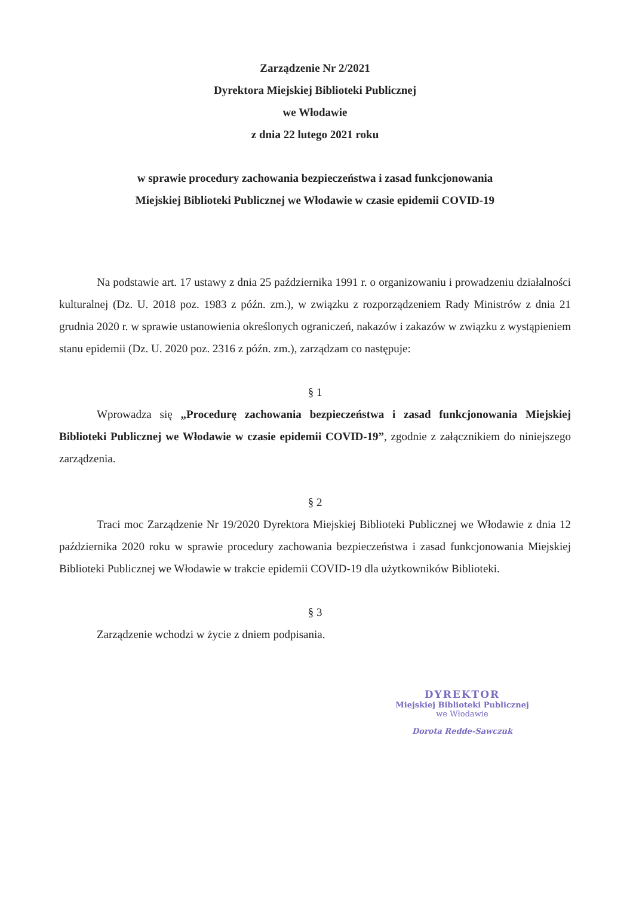Zarządzenie Nr 2/2021
Dyrektora Miejskiej Biblioteki Publicznej
we Włodawie
z dnia 22 lutego 2021 roku
w sprawie procedury zachowania bezpieczeństwa i zasad funkcjonowania
Miejskiej Biblioteki Publicznej we Włodawie w czasie epidemii COVID-19
Na podstawie art. 17 ustawy z dnia 25 października 1991 r. o organizowaniu i prowadzeniu działalności kulturalnej (Dz. U. 2018 poz. 1983 z późn. zm.), w związku z rozporządzeniem Rady Ministrów z dnia 21 grudnia 2020 r. w sprawie ustanowienia określonych ograniczeń, nakazów i zakazów w związku z wystąpieniem stanu epidemii (Dz. U. 2020 poz. 2316 z późn. zm.), zarządzam co następuje:
§ 1
Wprowadza się „Procedurę zachowania bezpieczeństwa i zasad funkcjonowania Miejskiej Biblioteki Publicznej we Włodawie w czasie epidemii COVID-19”, zgodnie z załącznikiem do niniejszego zarządzenia.
§ 2
Traci moc Zarządzenie Nr 19/2020 Dyrektora Miejskiej Biblioteki Publicznej we Włodawie z dnia 12 października 2020 roku w sprawie procedury zachowania bezpieczeństwa i zasad funkcjonowania Miejskiej Biblioteki Publicznej we Włodawie w trakcie epidemii COVID-19 dla użytkowników Biblioteki.
§ 3
Zarządzenie wchodzi w życie z dniem podpisania.
DYREKTOR
Miejskiej Biblioteki Publicznej
we Włodawie
Dorota Redde-Sawczuk